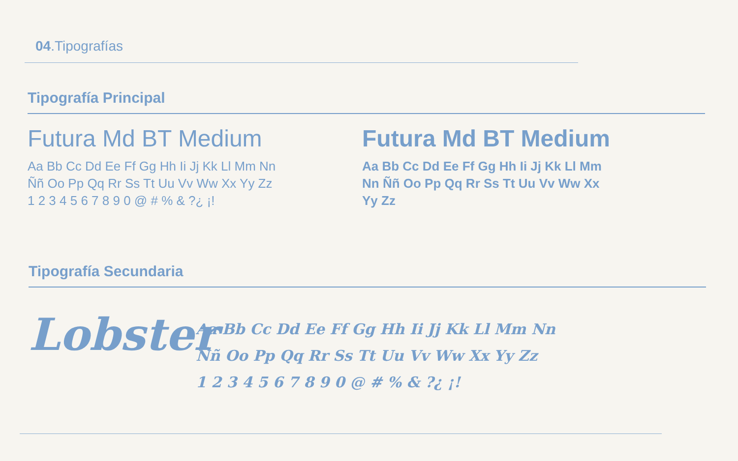04.Tipografías
Tipografía Principal
Futura Md BT Medium
Aa Bb Cc Dd Ee Ff Gg Hh Ii Jj Kk Ll Mm Nn
Ññ Oo Pp Qq Rr Ss Tt Uu Vv Ww Xx Yy Zz
1 2 3 4 5 6 7 8 9 0 @ # % & ?¿ ¡!
Futura Md BT Medium
Aa Bb Cc Dd Ee Ff Gg Hh Ii Jj Kk Ll Mm
Nn Ññ Oo Pp Qq Rr Ss Tt Uu Vv Ww Xx
Yy Zz
Tipografía Secundaria
Lobster
Aa Bb Cc Dd Ee Ff Gg Hh Ii Jj Kk Ll Mm Nn
Ññ Oo Pp Qq Rr Ss Tt Uu Vv Ww Xx Yy Zz
1 2 3 4 5 6 7 8 9 0 @ # % & ?¿ ¡!